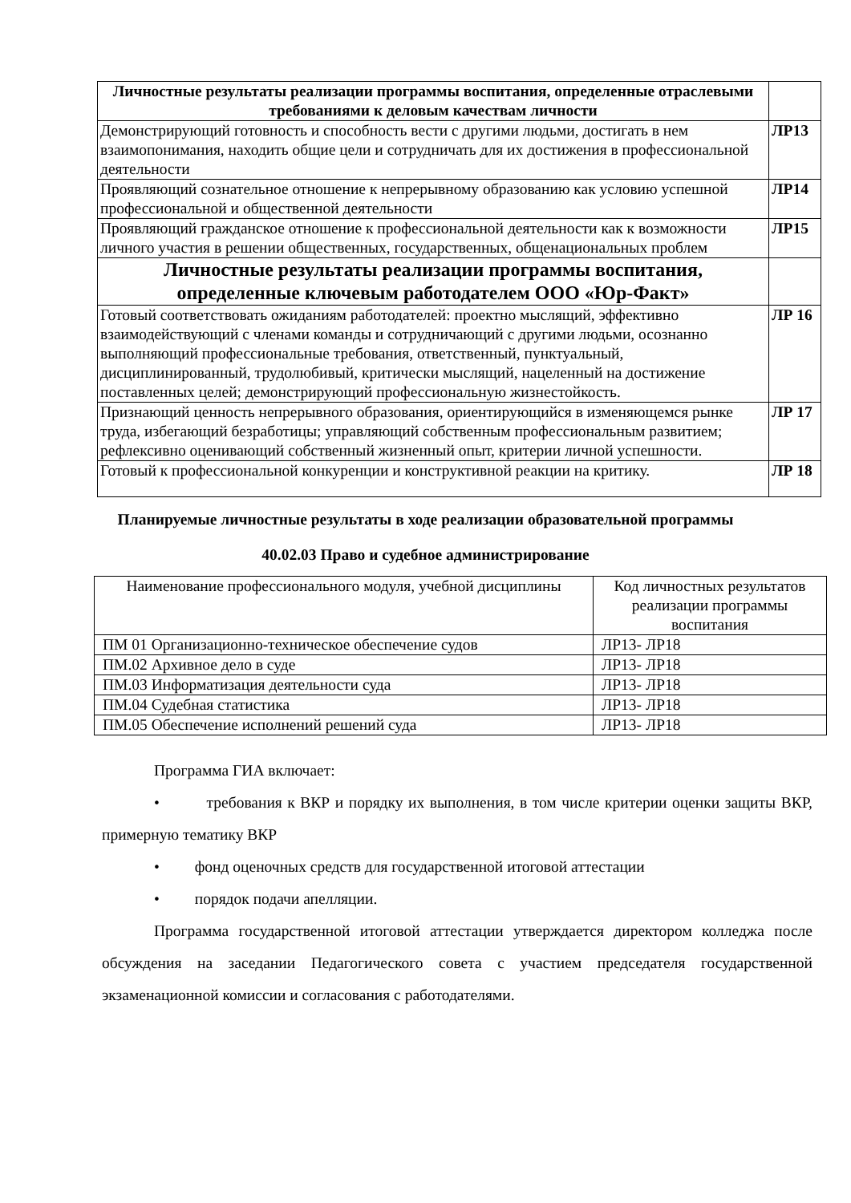| Личностные результаты реализации программы воспитания, определенные отраслевыми требованиями к деловым качествам личности | |
| Демонстрирующий готовность и способность вести с другими людьми, достигать в нем взаимопонимания, находить общие цели и сотрудничать для их достижения в профессиональной деятельности | ЛР13 |
| Проявляющий сознательное отношение к непрерывному образованию как условию успешной профессиональной и общественной деятельности | ЛР14 |
| Проявляющий гражданское отношение к профессиональной деятельности как к возможности личного участия в решении общественных, государственных, общенациональных проблем | ЛР15 |
| Личностные результаты реализации программы воспитания, определенные ключевым работодателем ООО «Юр-Факт» | |
| Готовый соответствовать ожиданиям работодателей: проектно мыслящий, эффективно взаимодействующий с членами команды и сотрудничающий с другими людьми, осознанно выполняющий профессиональные требования, ответственный, пунктуальный, дисциплинированный, трудолюбивый, критически мыслящий, нацеленный на достижение поставленных целей; демонстрирующий профессиональную жизнестойкость. | ЛР 16 |
| Признающий ценность непрерывного образования, ориентирующийся в изменяющемся рынке труда, избегающий безработицы; управляющий собственным профессиональным развитием; рефлексивно оценивающий собственный жизненный опыт, критерии личной успешности. | ЛР 17 |
| Готовый к профессиональной конкуренции и конструктивной реакции на критику. | ЛР 18 |
Планируемые личностные результаты в ходе реализации образовательной программы
40.02.03 Право и судебное администрирование
| Наименование профессионального модуля, учебной дисциплины | Код личностных результатов реализации программы воспитания |
| ПМ 01 Организационно-техническое обеспечение судов | ЛР13- ЛР18 |
| ПМ.02 Архивное дело в суде | ЛР13- ЛР18 |
| ПМ.03 Информатизация деятельности суда | ЛР13- ЛР18 |
| ПМ.04 Судебная статистика | ЛР13- ЛР18 |
| ПМ.05 Обеспечение исполнений решений суда | ЛР13- ЛР18 |
Программа ГИА включает:
• требования к ВКР и порядку их выполнения, в том числе критерии оценки защиты ВКР, примерную тематику ВКР
• фонд оценочных средств для государственной итоговой аттестации
• порядок подачи апелляции.
Программа государственной итоговой аттестации утверждается директором колледжа после обсуждения на заседании Педагогического совета с участием председателя государственной экзаменационной комиссии и согласования с работодателями.